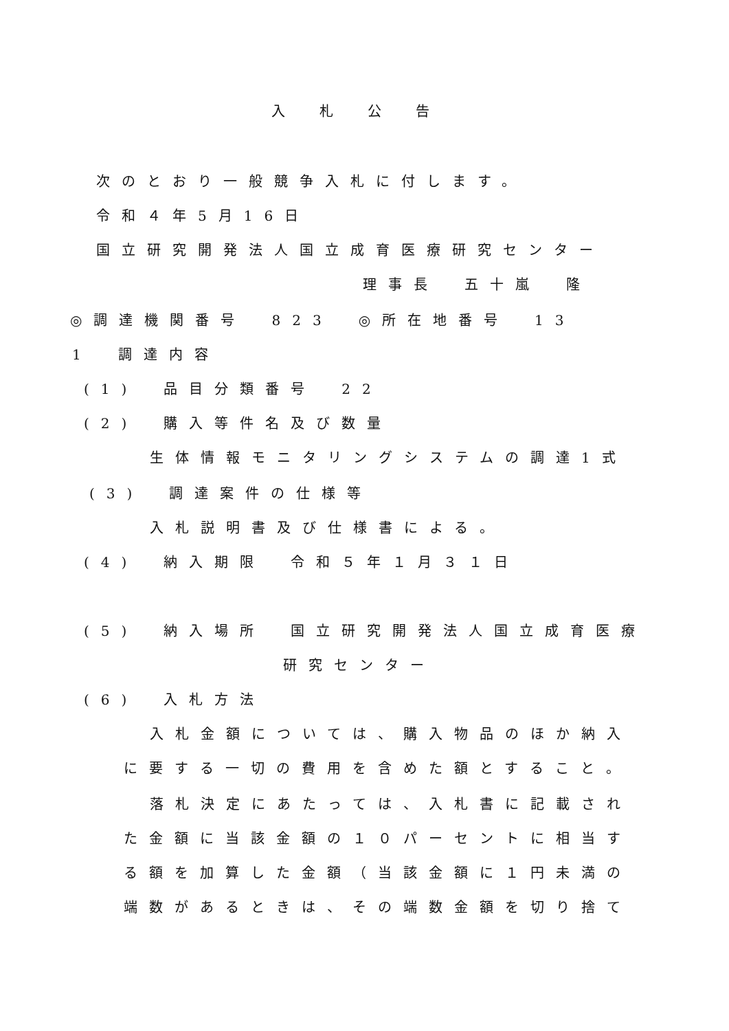入札公告
次のとおり一般競争入札に付します。
令和４年5月16日
国立研究開発法人国立成育医療研究センター
理事長　五十嵐　隆
◎調達機関番号　823　◎所在地番号　13
1　調達内容
(1)　品目分類番号　22
(2)　購入等件名及び数量
生体情報モニタリングシステムの調達1式
(3)　調達案件の仕様等
入札説明書及び仕様書による。
(4)　納入期限　令和５年１月３１日
(5)　納入場所　国立研究開発法人国立成育医療
研究センター
(6)　入札方法
入札金額については、購入物品のほか納入
に要する一切の費用を含めた額とすること。
落札決定にあたっては、入札書に記載され
た金額に当該金額の１０パーセントに相当す
る額を加算した金額（当該金額に１円未満の
端数があるときは、その端数金額を切り捨て